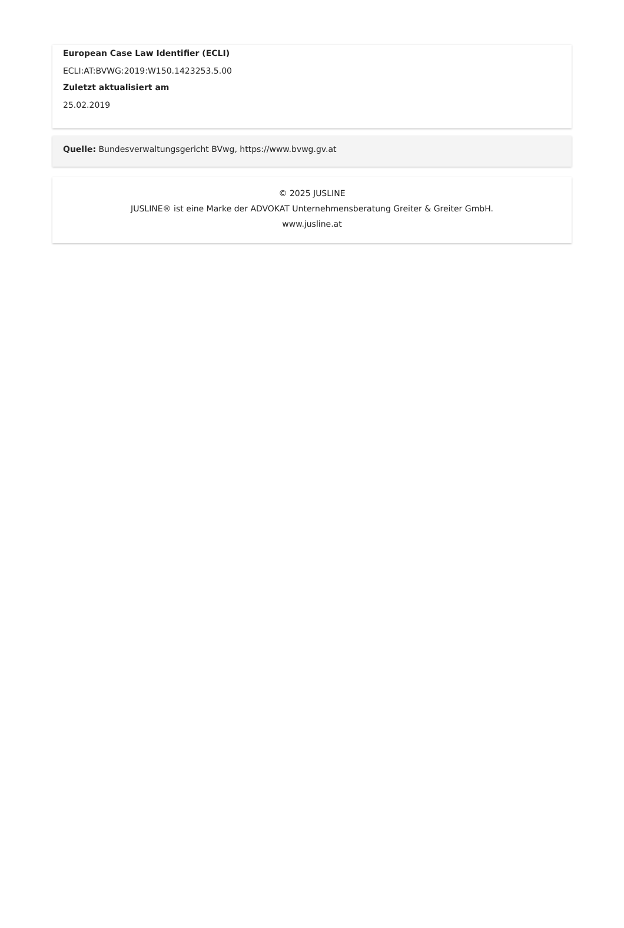European Case Law Identifier (ECLI)
ECLI:AT:BVWG:2019:W150.1423253.5.00
Zuletzt aktualisiert am
25.02.2019
Quelle: Bundesverwaltungsgericht BVwg, https://www.bvwg.gv.at
© 2025 JUSLINE
JUSLINE® ist eine Marke der ADVOKAT Unternehmensberatung Greiter & Greiter GmbH.
www.jusline.at